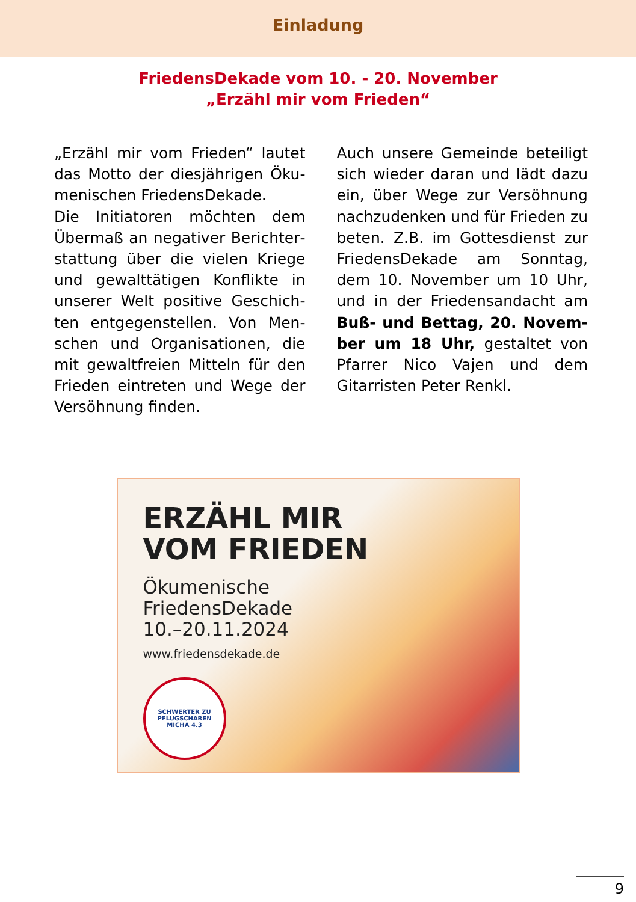Einladung
FriedensDekade vom 10. - 20. November
„Erzähl mir vom Frieden“
„Erzähl mir vom Frieden“ lautet das Motto der diesjährigen Öku­menischen FriedensDekade.
Die Initiatoren möchten dem Übermaß an negativer Berichter­stattung über die vielen Kriege und gewalttätigen Konflikte in unserer Welt positive Geschich­ten entgegenstellen. Von Men­schen und Organisationen, die mit gewaltfreien Mitteln für den Frieden eintreten und Wege der Versöhnung finden.
Auch unsere Gemeinde beteiligt sich wieder daran und lädt dazu ein, über Wege zur Versöhnung nachzudenken und für Frieden zu beten. Z.B. im Gottesdienst zur FriedensDekade am Sonntag, dem 10. November um 10 Uhr, und in der Friedensandacht am Buß- und Bettag, 20. Novem­ber um 18 Uhr, gestaltet von Pfarrer Nico Vajen und dem Gitar­risten Peter Renkl.
ERZÄHL MIR
VOM FRIEDEN
Ökumenische
FriedensDekade
10.–20.11.2024
www.friedensdekade.de
SCHWERTER ZU PFLUGSCHAREN
MICHA 4.3
9